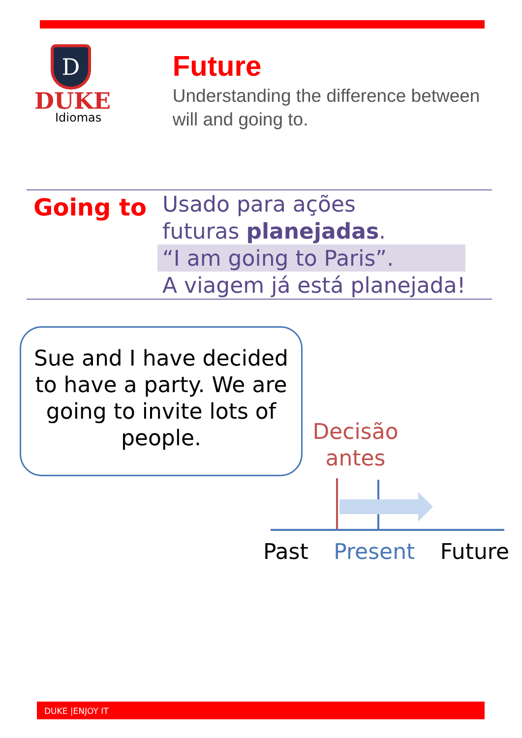D
DUKE
Idiomas
Future
Understanding the difference between will and going to.
Going to
Usado para ações
futuras planejadas.
“I am going to Paris”.
A viagem já está planejada!
Sue and I have decided to have a party. We are going to invite lots of people.
Decisão antes
Past Present Future
DUKE |ENJOY IT